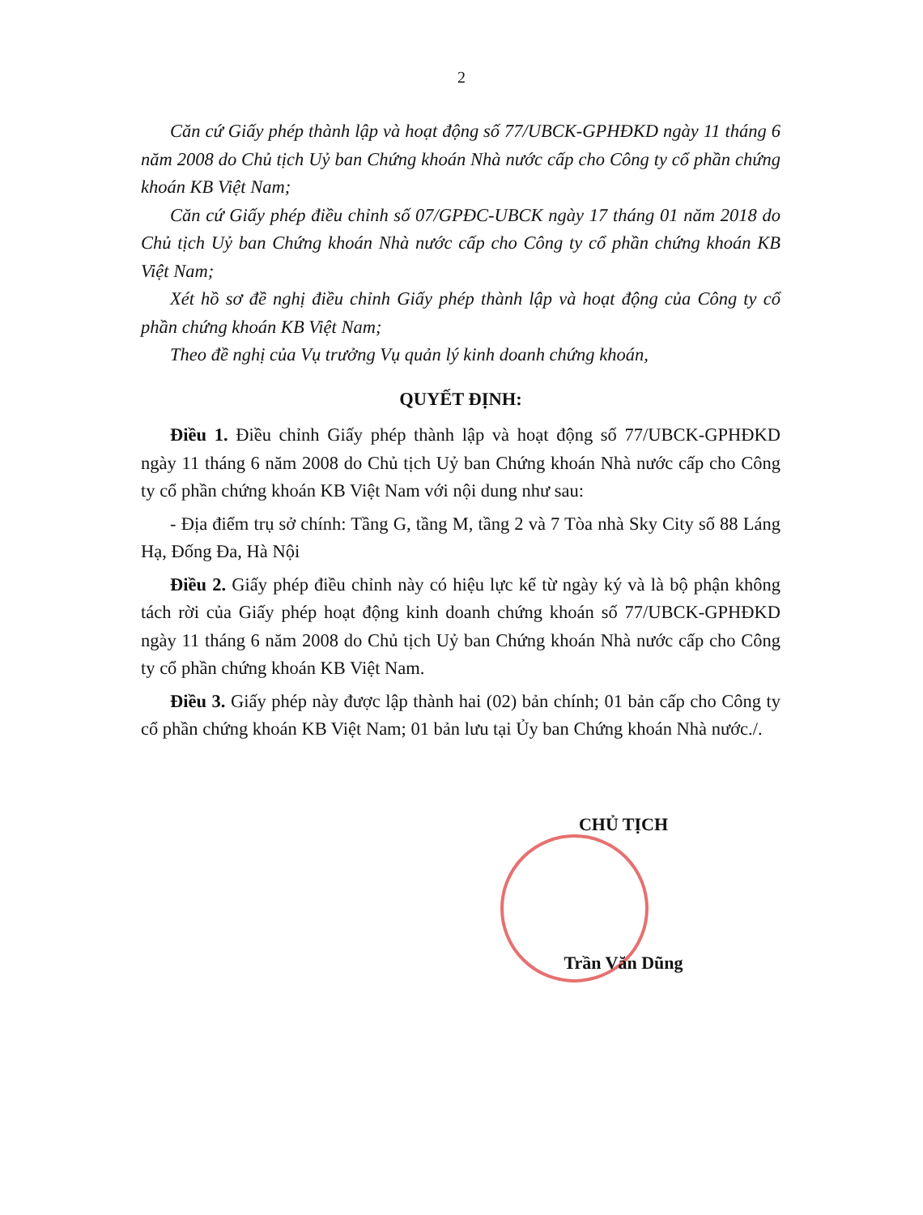2
Căn cứ Giấy phép thành lập và hoạt động số 77/UBCK-GPHĐKD ngày 11 tháng 6 năm 2008 do Chủ tịch Uỷ ban Chứng khoán Nhà nước cấp cho Công ty cổ phần chứng khoán KB Việt Nam;
Căn cứ Giấy phép điều chỉnh số 07/GPĐC-UBCK ngày 17 tháng 01 năm 2018 do Chủ tịch Uỷ ban Chứng khoán Nhà nước cấp cho Công ty cổ phần chứng khoán KB Việt Nam;
Xét hồ sơ đề nghị điều chỉnh Giấy phép thành lập và hoạt động của Công ty cổ phần chứng khoán KB Việt Nam;
Theo đề nghị của Vụ trưởng Vụ quản lý kinh doanh chứng khoán,
QUYẾT ĐỊNH:
Điều 1. Điều chỉnh Giấy phép thành lập và hoạt động số 77/UBCK-GPHĐKD ngày 11 tháng 6 năm 2008 do Chủ tịch Uỷ ban Chứng khoán Nhà nước cấp cho Công ty cổ phần chứng khoán KB Việt Nam với nội dung như sau:
- Địa điểm trụ sở chính: Tầng G, tầng M, tầng 2 và 7 Tòa nhà Sky City số 88 Láng Hạ, Đống Đa, Hà Nội
Điều 2. Giấy phép điều chỉnh này có hiệu lực kể từ ngày ký và là bộ phận không tách rời của Giấy phép hoạt động kinh doanh chứng khoán số 77/UBCK-GPHĐKD ngày 11 tháng 6 năm 2008 do Chủ tịch Uỷ ban Chứng khoán Nhà nước cấp cho Công ty cổ phần chứng khoán KB Việt Nam.
Điều 3. Giấy phép này được lập thành hai (02) bản chính; 01 bản cấp cho Công ty cổ phần chứng khoán KB Việt Nam; 01 bản lưu tại Ủy ban Chứng khoán Nhà nước./.
CHỦ TỊCH
Trần Văn Dũng